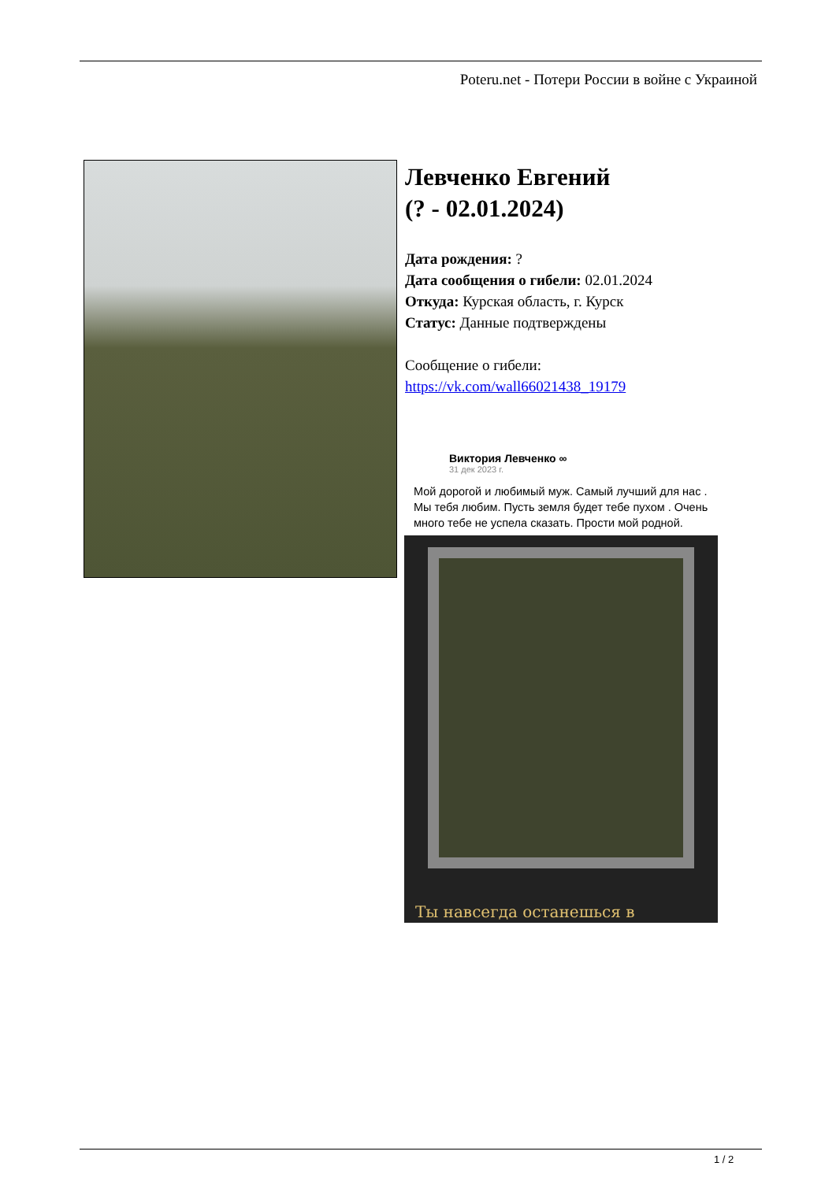Poteru.net - Потери России в войне с Украиной
Левченко Евгений
(? - 02.01.2024)
Дата рождения: ?
Дата сообщения о гибели: 02.01.2024
Откуда: Курская область, г. Курск
Статус: Данные подтверждены
Сообщение о гибели:
https://vk.com/wall66021438_19179
Виктория Левченко ∞
31 дек 2023 г.
Мой дорогой и любимый муж. Самый лучший для нас . Мы тебя любим. Пусть земля будет тебе пухом . Очень много тебе не успела сказать. Прости мой родной.
Ты навсегда останешься в
1 / 2